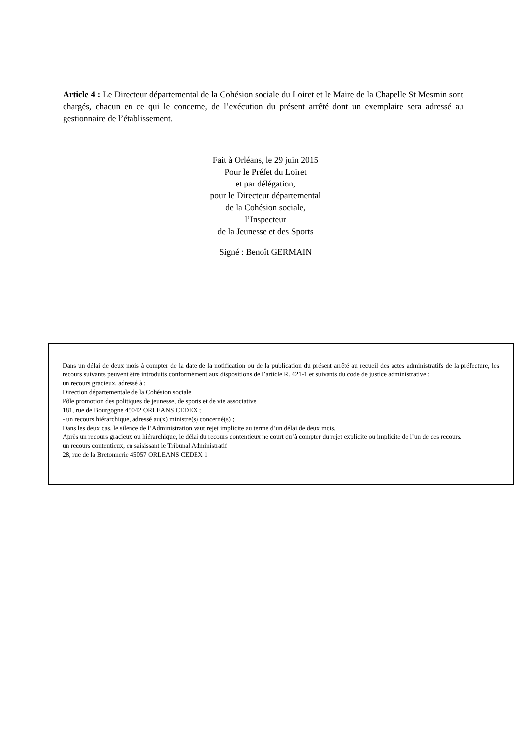Article 4 : Le Directeur départemental de la Cohésion sociale du Loiret et le Maire de la Chapelle St Mesmin sont chargés, chacun en ce qui le concerne, de l’exécution du présent arrêté dont un exemplaire sera adressé au gestionnaire de l’établissement.
Fait à Orléans, le 29 juin 2015
Pour le Préfet du Loiret
et par délégation,
pour le Directeur départemental
de la Cohésion sociale,
l’Inspecteur
de la Jeunesse et des Sports
Signé : Benoît GERMAIN
Dans un délai de deux mois à compter de la date de la notification ou de la publication du présent arrêté au recueil des actes administratifs de la préfecture, les recours suivants peuvent être introduits conformément aux dispositions de l’article R. 421-1 et suivants du code de justice administrative :
un recours gracieux, adressé à :
Direction départementale de la Cohésion sociale
Pôle promotion des politiques de jeunesse, de sports et de vie associative
181, rue de Bourgogne 45042 ORLEANS CEDEX ;
- un recours hiérarchique, adressé au(x) ministre(s) concerné(s) ;
Dans les deux cas, le silence de l’Administration vaut rejet implicite au terme d’un délai de deux mois.
Après un recours gracieux ou hiérarchique, le délai du recours contentieux ne court qu’à compter du rejet explicite ou implicite de l’un de ces recours.
un recours contentieux, en saisissant le Tribunal Administratif
28, rue de la Bretonnerie 45057 ORLEANS CEDEX 1